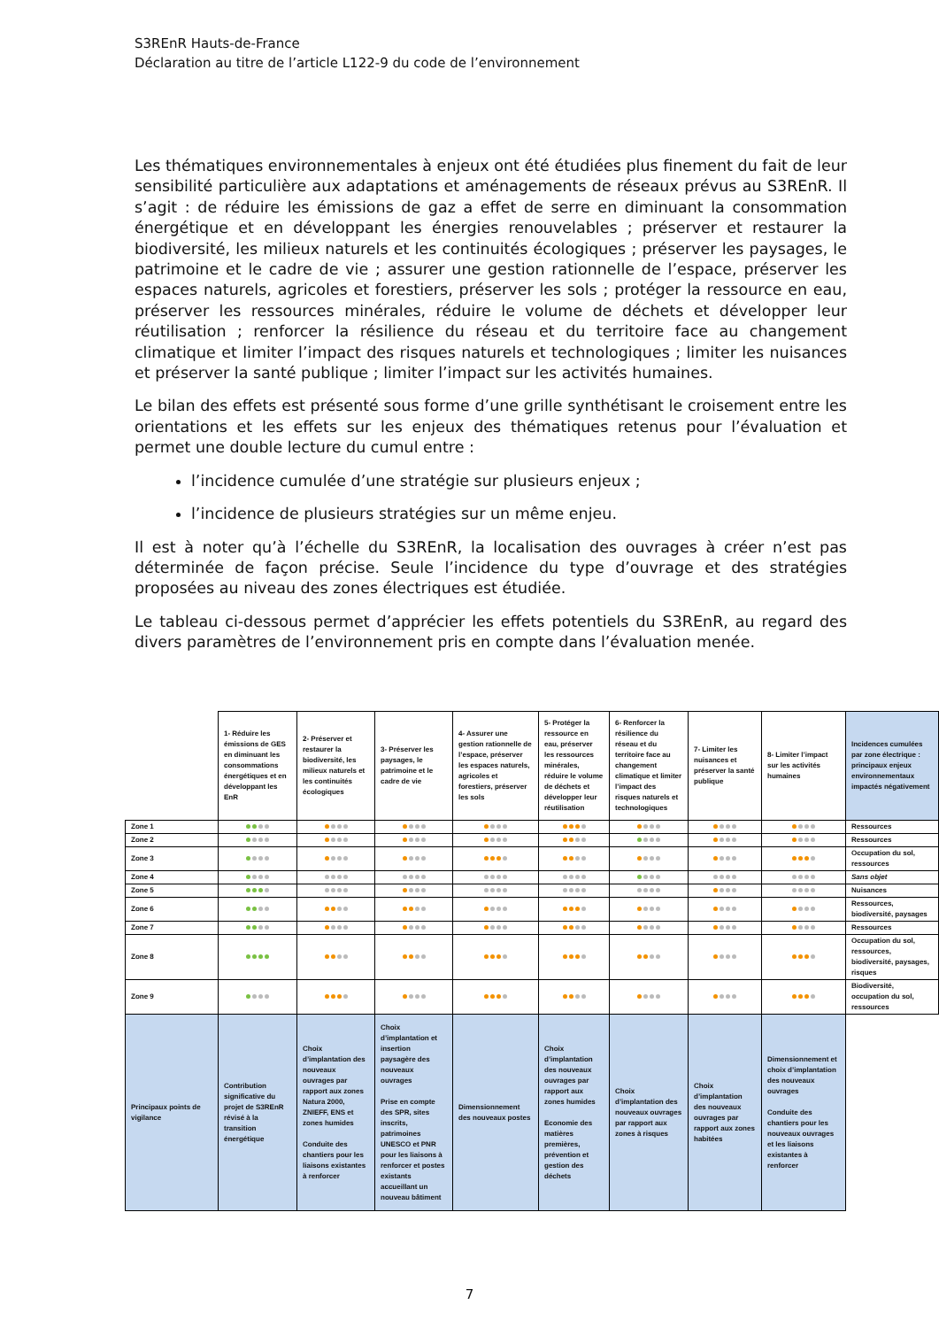S3REnR Hauts-de-France
Déclaration au titre de l’article L122-9 du code de l’environnement
Les thématiques environnementales à enjeux ont été étudiées plus finement du fait de leur sensibilité particulière aux adaptations et aménagements de réseaux prévus au S3REnR. Il s’agit : de réduire les émissions de gaz a effet de serre en diminuant la consommation énergétique et en développant les énergies renouvelables ; préserver et restaurer la biodiversité, les milieux naturels et les continuités écologiques ; préserver les paysages, le patrimoine et le cadre de vie ; assurer une gestion rationnelle de l’espace, préserver les espaces naturels, agricoles et forestiers, préserver les sols ; protéger la ressource en eau, préserver les ressources minérales, réduire le volume de déchets et développer leur réutilisation ; renforcer la résilience du réseau et du territoire face au changement climatique et limiter l’impact des risques naturels et technologiques ; limiter les nuisances et préserver la santé publique ; limiter l’impact sur les activités humaines.
Le bilan des effets est présenté sous forme d’une grille synthétisant le croisement entre les orientations et les effets sur les enjeux des thématiques retenus pour l’évaluation et permet une double lecture du cumul entre :
l’incidence cumulée d’une stratégie sur plusieurs enjeux ;
l’incidence de plusieurs stratégies sur un même enjeu.
Il est à noter qu’à l’échelle du S3REnR, la localisation des ouvrages à créer n’est pas déterminée de façon précise. Seule l’incidence du type d’ouvrage et des stratégies proposées au niveau des zones électriques est étudiée.
Le tableau ci-dessous permet d’apprécier les effets potentiels du S3REnR, au regard des divers paramètres de l’environnement pris en compte dans l’évaluation menée.
| | 1- Réduire les émissions de GES en diminuant les consommations énergétiques et en développant les EnR | 2- Préserver et restaurer la biodiversité, les milieux naturels et les continuités écologiques | 3- Préserver les paysages, le patrimoine et le cadre de vie | 4- Assurer une gestion rationnelle de l’espace, préserver les espaces naturels, agricoles et forestiers, préserver les sols | 5- Protéger la ressource en eau, préserver les ressources minérales, réduire le volume de déchets et développer leur réutilisation | 6- Renforcer la résilience du réseau et du territoire face au changement climatique et limiter l’impact des risques naturels et technologiques | 7- Limiter les nuisances et préserver la santé publique | 8- Limiter l’impact sur les activités humaines | Incidences cumulées par zone électrique : principaux enjeux environnementaux impactés négativement |
| --- | --- | --- | --- | --- | --- | --- | --- | --- | --- |
| Zone 1 | | | | | | | | | Ressources |
| Zone 2 | | | | | | | | | Ressources |
| Zone 3 | | | | | | | | | Occupation du sol, ressources |
| Zone 4 | | | | | | | | | Sans objet |
| Zone 5 | | | | | | | | | Nuisances |
| Zone 6 | | | | | | | | | Ressources, biodiversité, paysages |
| Zone 7 | | | | | | | | | Ressources |
| Zone 8 | | | | | | | | | Occupation du sol, ressources, biodiversité, paysages, risques |
| Zone 9 | | | | | | | | | Biodiversité, occupation du sol, ressources |
| Principaux points de vigilance | Contribution significative du projet de S3REnR révisé à la transition énergétique | Choix d’implantation des nouveaux ouvrages par rapport aux zones Natura 2000, ZNIEFF, ENS et zones humides Conduite des chantiers pour les liaisons existantes à renforcer | Choix d’implantation et insertion paysagère des nouveaux ouvrages Prise en compte des SPR, sites inscrits, patrimoines UNESCO et PNR pour les liaisons à renforcer et postes existants accueillant un nouveau bâtiment | Dimensionnement des nouveaux postes | Choix d’implantation des nouveaux ouvrages par rapport aux zones humides Economie des matières premières, prévention et gestion des déchets | Choix d’implantation des nouveaux ouvrages par rapport aux zones à risques | Choix d’implantation des nouveaux ouvrages par rapport aux zones habitées | Dimensionnement et choix d’implantation des nouveaux ouvrages Conduite des chantiers pour les nouveaux ouvrages et les liaisons existantes à renforcer | |
7